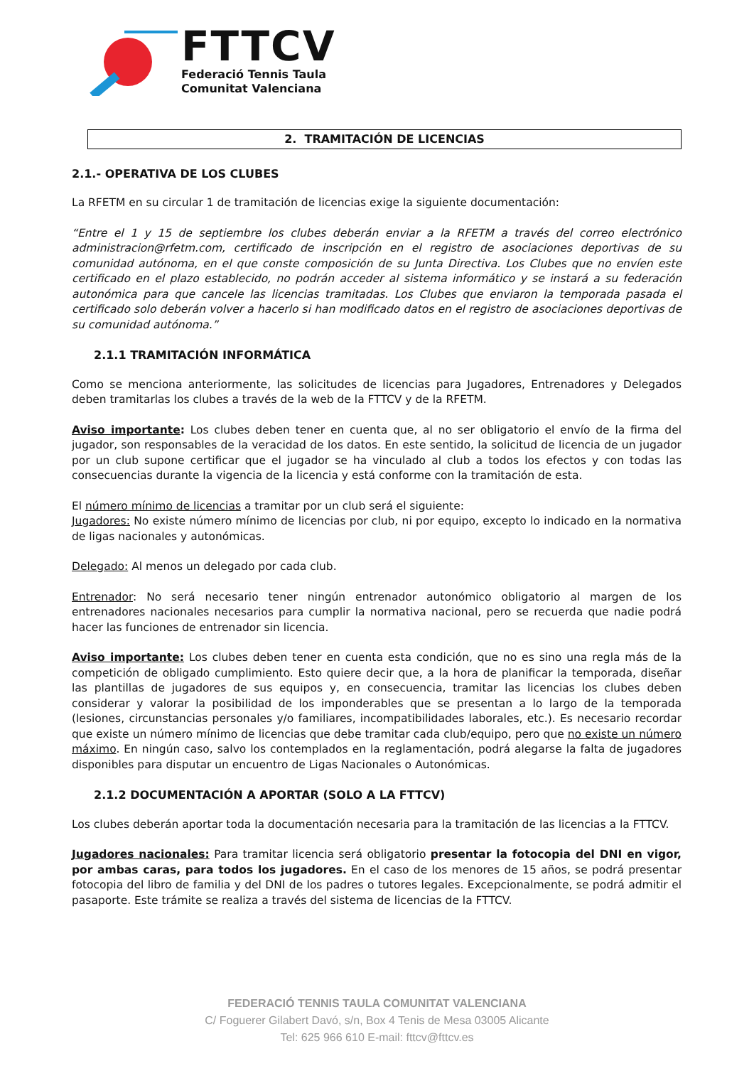FTTCV
Federació Tennis Taula
Comunitat Valenciana
2. TRAMITACIÓN DE LICENCIAS
2.1.- OPERATIVA DE LOS CLUBES
La RFETM en su circular 1 de tramitación de licencias exige la siguiente documentación:
“Entre el 1 y 15 de septiembre los clubes deberán enviar a la RFETM a través del correo electrónico administracion@rfetm.com, certificado de inscripción en el registro de asociaciones deportivas de su comunidad autónoma, en el que conste composición de su Junta Directiva. Los Clubes que no envíen este certificado en el plazo establecido, no podrán acceder al sistema informático y se instará a su federación autonómica para que cancele las licencias tramitadas. Los Clubes que enviaron la temporada pasada el certificado solo deberán volver a hacerlo si han modificado datos en el registro de asociaciones deportivas de su comunidad autónoma.”
2.1.1 TRAMITACIÓN INFORMÁTICA
Como se menciona anteriormente, las solicitudes de licencias para Jugadores, Entrenadores y Delegados deben tramitarlas los clubes a través de la web de la FTTCV y de la RFETM.
Aviso importante: Los clubes deben tener en cuenta que, al no ser obligatorio el envío de la firma del jugador, son responsables de la veracidad de los datos. En este sentido, la solicitud de licencia de un jugador por un club supone certificar que el jugador se ha vinculado al club a todos los efectos y con todas las consecuencias durante la vigencia de la licencia y está conforme con la tramitación de esta.
El número mínimo de licencias a tramitar por un club será el siguiente:
Jugadores: No existe número mínimo de licencias por club, ni por equipo, excepto lo indicado en la normativa de ligas nacionales y autonómicas.
Delegado: Al menos un delegado por cada club.
Entrenador: No será necesario tener ningún entrenador autonómico obligatorio al margen de los entrenadores nacionales necesarios para cumplir la normativa nacional, pero se recuerda que nadie podrá hacer las funciones de entrenador sin licencia.
Aviso importante: Los clubes deben tener en cuenta esta condición, que no es sino una regla más de la competición de obligado cumplimiento. Esto quiere decir que, a la hora de planificar la temporada, diseñar las plantillas de jugadores de sus equipos y, en consecuencia, tramitar las licencias los clubes deben considerar y valorar la posibilidad de los imponderables que se presentan a lo largo de la temporada (lesiones, circunstancias personales y/o familiares, incompatibilidades laborales, etc.). Es necesario recordar que existe un número mínimo de licencias que debe tramitar cada club/equipo, pero que no existe un número máximo. En ningún caso, salvo los contemplados en la reglamentación, podrá alegarse la falta de jugadores disponibles para disputar un encuentro de Ligas Nacionales o Autonómicas.
2.1.2 DOCUMENTACIÓN A APORTAR (SOLO A LA FTTCV)
Los clubes deberán aportar toda la documentación necesaria para la tramitación de las licencias a la FTTCV.
Jugadores nacionales: Para tramitar licencia será obligatorio presentar la fotocopia del DNI en vigor, por ambas caras, para todos los jugadores. En el caso de los menores de 15 años, se podrá presentar fotocopia del libro de familia y del DNI de los padres o tutores legales. Excepcionalmente, se podrá admitir el pasaporte. Este trámite se realiza a través del sistema de licencias de la FTTCV.
FEDERACIÓ TENNIS TAULA COMUNITAT VALENCIANA
C/ Foguerer Gilabert Davó, s/n, Box 4 Tenis de Mesa 03005 Alicante
Tel: 625 966 610 E-mail: fttcv@fttcv.es